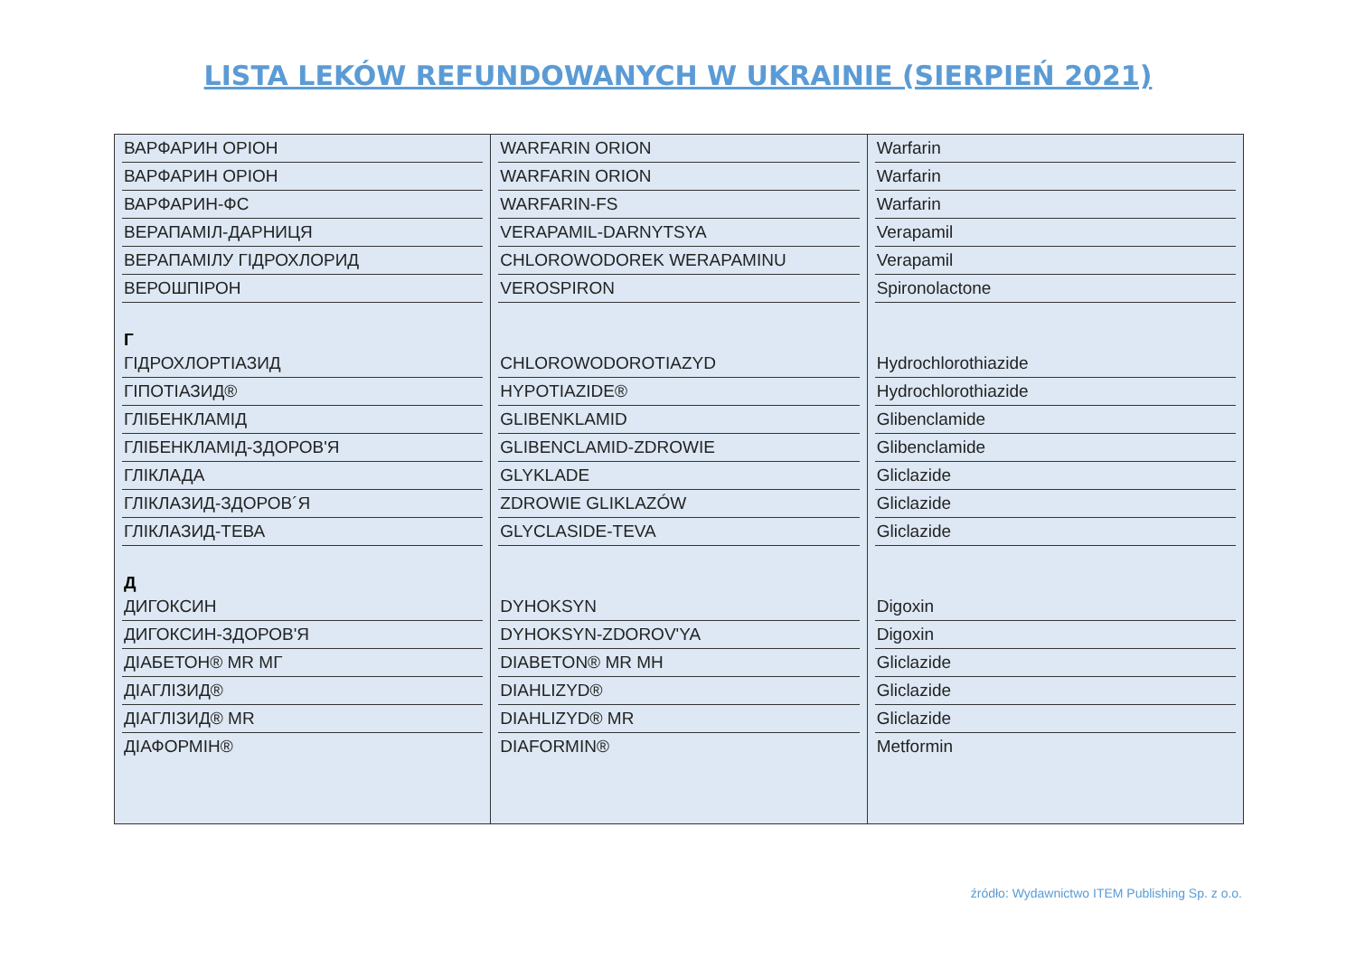LISTA LEKÓW REFUNDOWANYCH W UKRAINIE (SIERPIEŃ 2021)
ВАРФАРИН ОРІОН
ВАРФАРИН ОРІОН
ВАРФАРИН-ФС
ВЕРАПАМІЛ-ДАРНИЦЯ
ВЕРАПАМІЛУ ГІДРОХЛОРИД
ВЕРОШПІРОН
Г
ГІДРОХЛОРТІАЗИД
ГІПОТІАЗИД®
ГЛІБЕНКЛАМІД
ГЛІБЕНКЛАМІД-ЗДОРОВ'Я
ГЛІКЛАДА
ГЛІКЛАЗИД-ЗДОРОВ´Я
ГЛІКЛАЗИД-ТЕВА
Д
ДИГОКСИН
ДИГОКСИН-ЗДОРОВ'Я
ДІАБЕТОН® MR МГ
ДІАГЛІЗИД®
ДІАГЛІЗИД® MR
ДІАФОРМІН®
WARFARIN ORION
WARFARIN ORION
WARFARIN-FS
VERAPAMIL-DARNYTSYA
CHLOROWODOREK WERAPAMINU
VEROSPIRON
CHLOROWODOROTIAZYD
HYPOTIAZIDE®
GLIBENKLAMID
GLIBENCLAMID-ZDROWIE
GLYKLADE
ZDROWIE GLIKLAZÓW
GLYCLASIDE-TEVA
DYHOKSYN
DYHOKSYN-ZDOROV'YA
DIABETON® MR MH
DIAHLIZYD®
DIAHLIZYD® MR
DIAFORMIN®
Warfarin
Warfarin
Warfarin
Verapamil
Verapamil
Spironolactone
Hydrochlorothiazide
Hydrochlorothiazide
Glibenclamide
Glibenclamide
Gliclazide
Gliclazide
Gliclazide
Digoxin
Digoxin
Gliclazide
Gliclazide
Gliclazide
Metformin
źródło: Wydawnictwo ITEM Publishing Sp. z o.o.